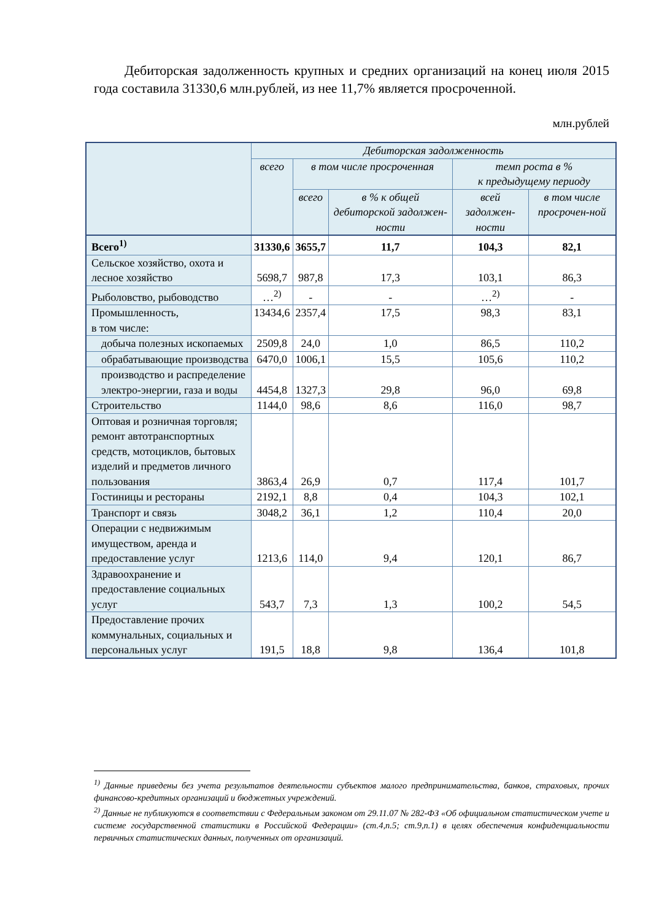Дебиторская задолженность крупных и средних организаций на конец июля 2015 года составила 31330,6 млн.рублей, из нее 11,7% является просроченной.
млн.рублей
| | Дебиторская задолженность | | | | |
| --- | --- | --- | --- | --- | --- |
| | всего | в том числе просроченная | | темп роста в % к предыдущему периоду | |
| | | всего | в % к общей дебиторской задолжен-ности | всей задолжен-ности | в том числе просрочен-ной |
| Всего<sup>1)</sup> | 31330,6 | 3655,7 | 11,7 | 104,3 | 82,1 |
| Сельское хозяйство, охота и лесное хозяйство | 5698,7 | 987,8 | 17,3 | 103,1 | 86,3 |
| Рыболовство, рыбоводство | …<sup>2)</sup> | - | - | …<sup>2)</sup> | - |
| Промышленность, в том числе: | 13434,6 | 2357,4 | 17,5 | 98,3 | 83,1 |
| добыча полезных ископаемых | 2509,8 | 24,0 | 1,0 | 86,5 | 110,2 |
| обрабатывающие производства | 6470,0 | 1006,1 | 15,5 | 105,6 | 110,2 |
| производство и распределение электро-энергии, газа и воды | 4454,8 | 1327,3 | 29,8 | 96,0 | 69,8 |
| Строительство | 1144,0 | 98,6 | 8,6 | 116,0 | 98,7 |
| Оптовая и розничная торговля; ремонт автотранспортных средств, мотоциклов, бытовых изделий и предметов личного пользования | 3863,4 | 26,9 | 0,7 | 117,4 | 101,7 |
| Гостиницы и рестораны | 2192,1 | 8,8 | 0,4 | 104,3 | 102,1 |
| Транспорт и связь | 3048,2 | 36,1 | 1,2 | 110,4 | 20,0 |
| Операции с недвижимым имуществом, аренда и предоставление услуг | 1213,6 | 114,0 | 9,4 | 120,1 | 86,7 |
| Здравоохранение и предоставление социальных услуг | 543,7 | 7,3 | 1,3 | 100,2 | 54,5 |
| Предоставление прочих коммунальных, социальных и персональных услуг | 191,5 | 18,8 | 9,8 | 136,4 | 101,8 |
<sup>1)</sup> Данные приведены без учета результатов деятельности субъектов малого предпринимательства, банков, страховых, прочих финансово-кредитных организаций и бюджетных учреждений.
<sup>2)</sup> Данные не публикуются в соответствии с Федеральным законом от 29.11.07 № 282-ФЗ «Об официальном статистическом учете и системе государственной статистики в Российской Федерации» (ст.4,п.5; ст.9,п.1) в целях обеспечения конфиденциальности первичных статистических данных, полученных от организаций.